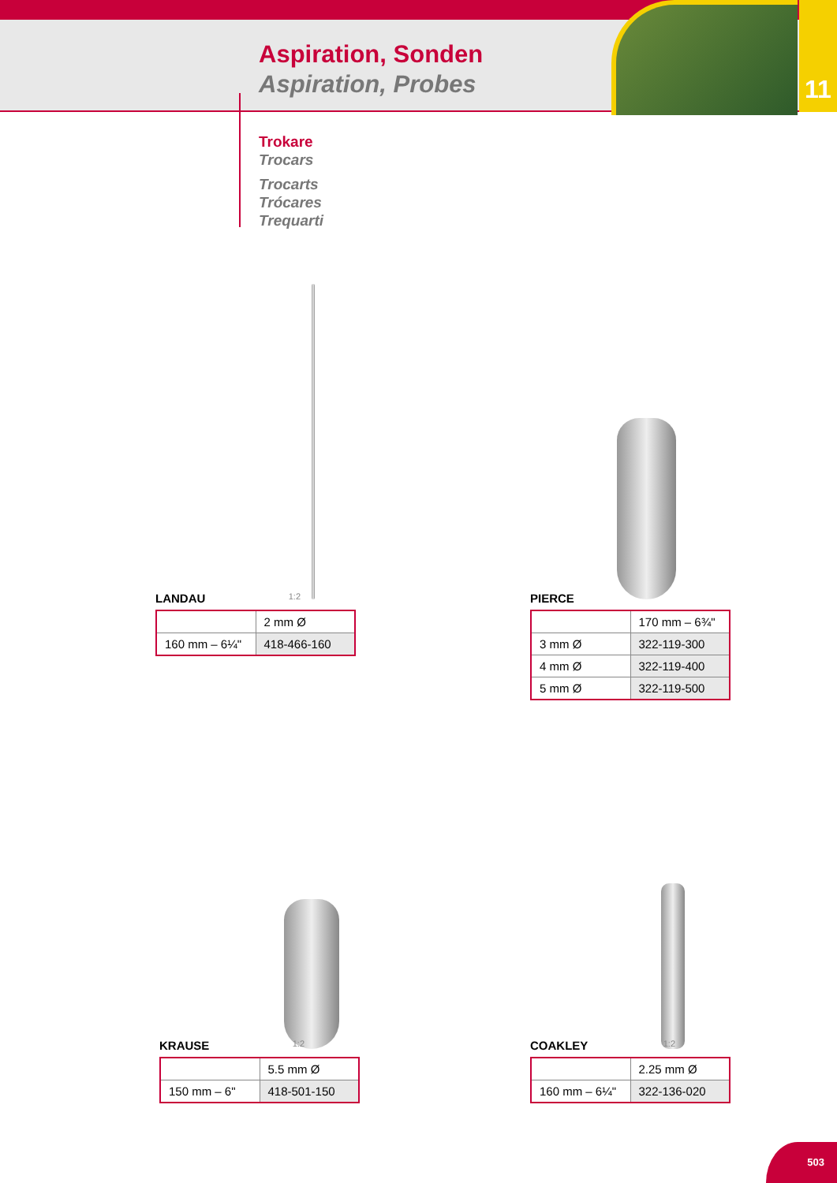Aspiration, Sonden
Aspiration, Probes
11
Trokare
Trocars
Trocarts
Trócares
Trequarti
LANDAU 1:2
| | 2 mm Ø |
| 160 mm – 6¼" | 418-466-160 |
PIERCE
| | 170 mm – 6¾" |
| 3 mm Ø | 322-119-300 |
| 4 mm Ø | 322-119-400 |
| 5 mm Ø | 322-119-500 |
KRAUSE 1:2
| | 5.5 mm Ø |
| 150 mm – 6" | 418-501-150 |
COAKLEY 1:2
| | 2.25 mm Ø |
| 160 mm – 6¼" | 322-136-020 |
503